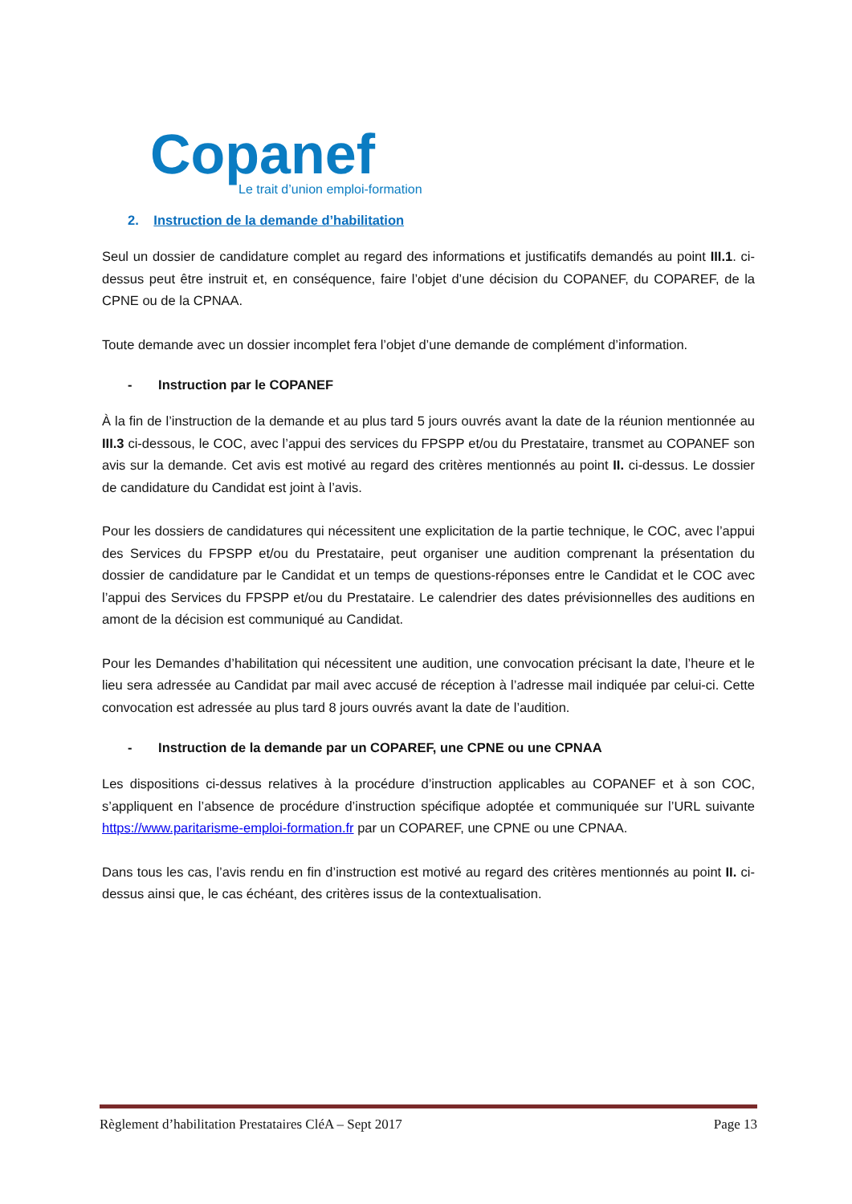Copanef
Le trait d’union emploi-formation
2. Instruction de la demande d’habilitation
Seul un dossier de candidature complet au regard des informations et justificatifs demandés au point III.1. ci-dessus peut être instruit et, en conséquence, faire l’objet d’une décision du COPANEF, du COPAREF, de la CPNE ou de la CPNAA.
Toute demande avec un dossier incomplet fera l’objet d’une demande de complément d’information.
- Instruction par le COPANEF
À la fin de l’instruction de la demande et au plus tard 5 jours ouvrés avant la date de la réunion mentionnée au III.3 ci-dessous, le COC, avec l’appui des services du FPSPP et/ou du Prestataire, transmet au COPANEF son avis sur la demande. Cet avis est motivé au regard des critères mentionnés au point II. ci-dessus. Le dossier de candidature du Candidat est joint à l’avis.
Pour les dossiers de candidatures qui nécessitent une explicitation de la partie technique, le COC, avec l’appui des Services du FPSPP et/ou du Prestataire, peut organiser une audition comprenant la présentation du dossier de candidature par le Candidat et un temps de questions-réponses entre le Candidat et le COC avec l’appui des Services du FPSPP et/ou du Prestataire. Le calendrier des dates prévisionnelles des auditions en amont de la décision est communiqué au Candidat.
Pour les Demandes d’habilitation qui nécessitent une audition, une convocation précisant la date, l’heure et le lieu sera adressée au Candidat par mail avec accusé de réception à l’adresse mail indiquée par celui-ci. Cette convocation est adressée au plus tard 8 jours ouvrés avant la date de l’audition.
- Instruction de la demande par un COPAREF, une CPNE ou une CPNAA
Les dispositions ci-dessus relatives à la procédure d’instruction applicables au COPANEF et à son COC, s’appliquent en l’absence de procédure d’instruction spécifique adoptée et communiquée sur l’URL suivante https://www.paritarisme-emploi-formation.fr par un COPAREF, une CPNE ou une CPNAA.
Dans tous les cas, l’avis rendu en fin d’instruction est motivé au regard des critères mentionnés au point II. ci-dessus ainsi que, le cas échéant, des critères issus de la contextualisation.
Règlement d’habilitation Prestataires CléA – Sept 2017 Page 13